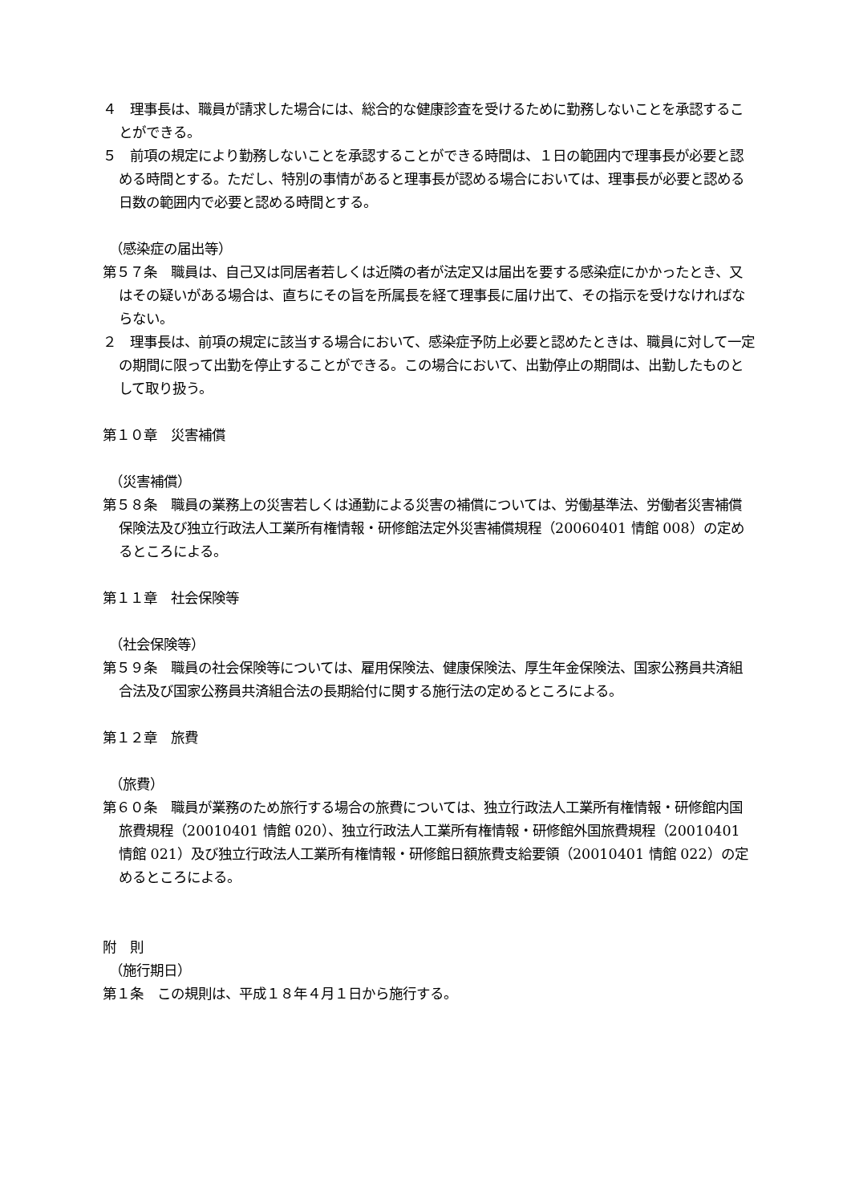４　理事長は、職員が請求した場合には、総合的な健康診査を受けるために勤務しないことを承認することができる。
５　前項の規定により勤務しないことを承認することができる時間は、１日の範囲内で理事長が必要と認める時間とする。ただし、特別の事情があると理事長が認める場合においては、理事長が必要と認める日数の範囲内で必要と認める時間とする。
（感染症の届出等）
第５７条　職員は、自己又は同居者若しくは近隣の者が法定又は届出を要する感染症にかかったとき、又はその疑いがある場合は、直ちにその旨を所属長を経て理事長に届け出て、その指示を受けなければならない。
２　理事長は、前項の規定に該当する場合において、感染症予防上必要と認めたときは、職員に対して一定の期間に限って出勤を停止することができる。この場合において、出勤停止の期間は、出勤したものとして取り扱う。
第１０章　災害補償
（災害補償）
第５８条　職員の業務上の災害若しくは通勤による災害の補償については、労働基準法、労働者災害補償保険法及び独立行政法人工業所有権情報・研修館法定外災害補償規程（20060401 情館 008）の定めるところによる。
第１１章　社会保険等
（社会保険等）
第５９条　職員の社会保険等については、雇用保険法、健康保険法、厚生年金保険法、国家公務員共済組合法及び国家公務員共済組合法の長期給付に関する施行法の定めるところによる。
第１２章　旅費
（旅費）
第６０条　職員が業務のため旅行する場合の旅費については、独立行政法人工業所有権情報・研修館内国旅費規程（20010401 情館 020）、独立行政法人工業所有権情報・研修館外国旅費規程（20010401 情館 021）及び独立行政法人工業所有権情報・研修館日額旅費支給要領（20010401 情館 022）の定めるところによる。
附　則
（施行期日）
第１条　この規則は、平成１８年４月１日から施行する。